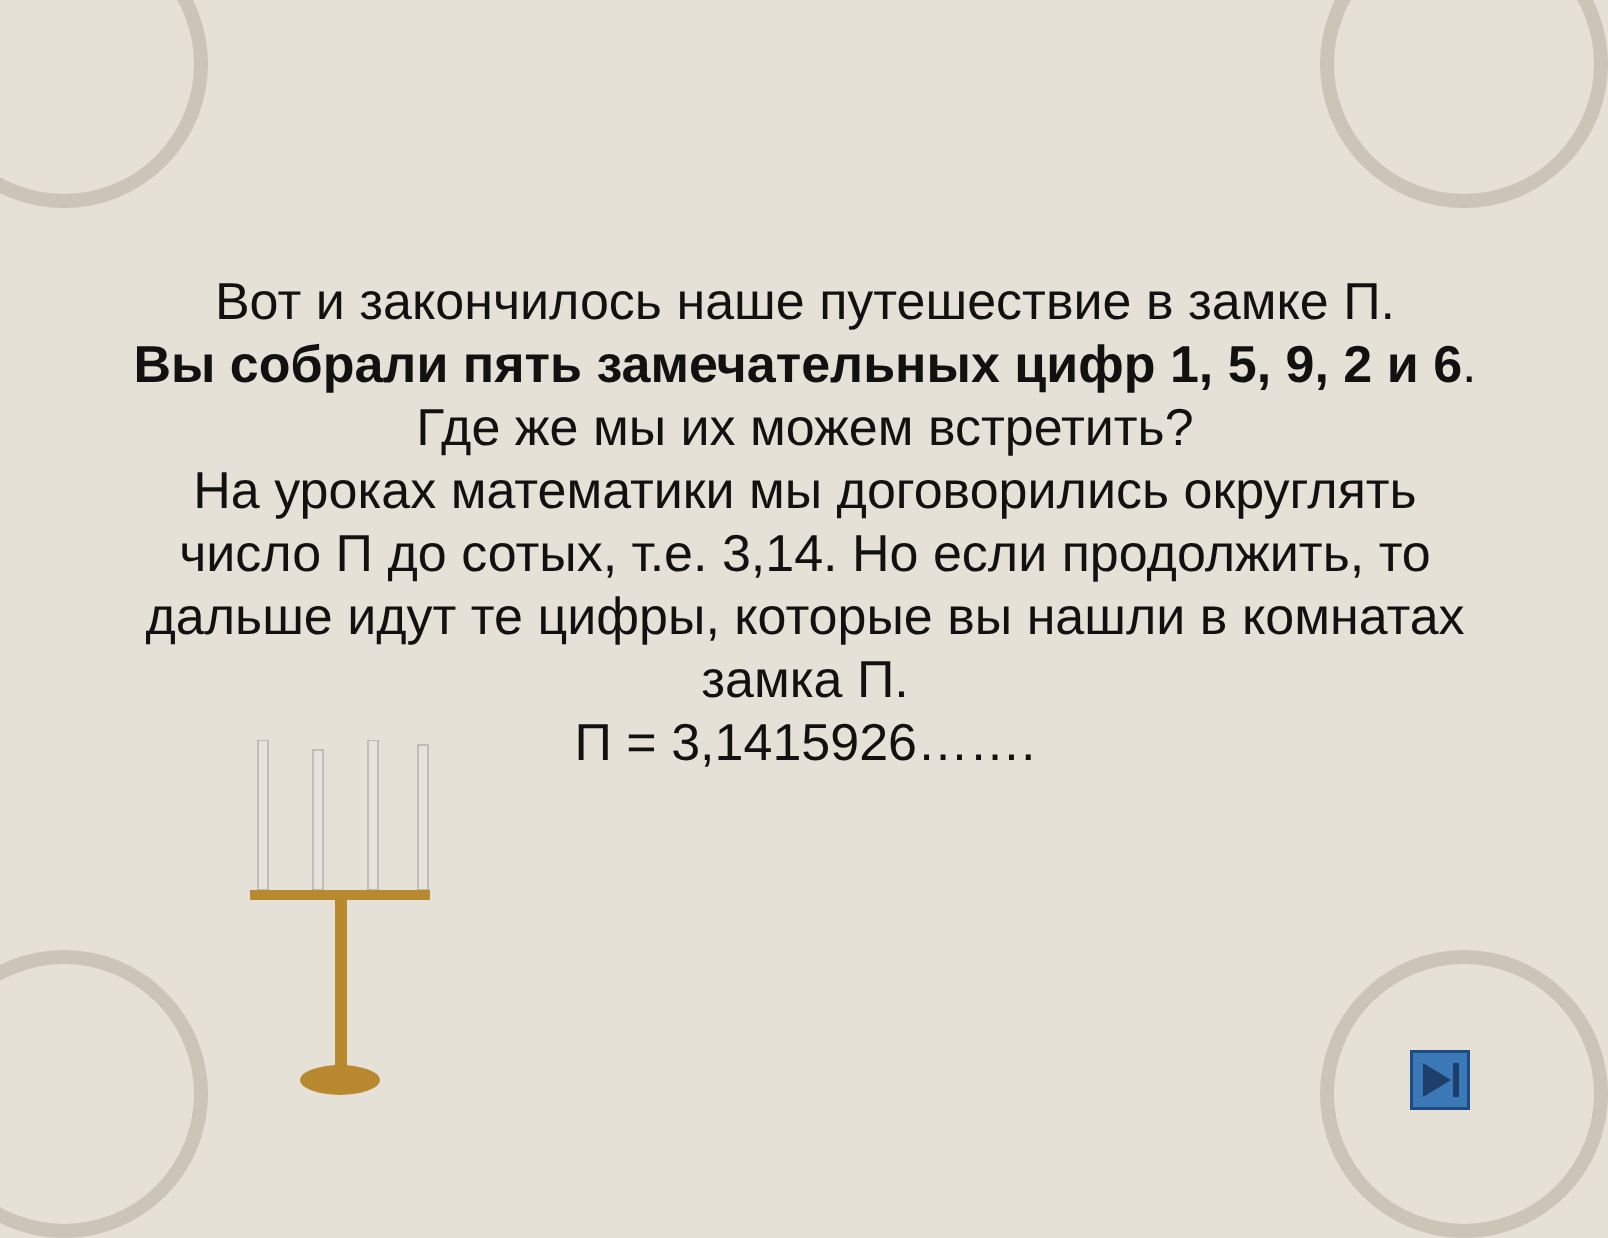Вот и закончилось наше путешествие в замке П.
Вы собрали пять замечательных цифр 1, 5, 9, 2 и 6.
Где же мы их можем встретить?
На уроках математики мы договорились округлять число П до сотых, т.е. 3,14. Но если продолжить, то дальше идут те цифры, которые вы нашли в комнатах замка П.
П = 3,1415926…….